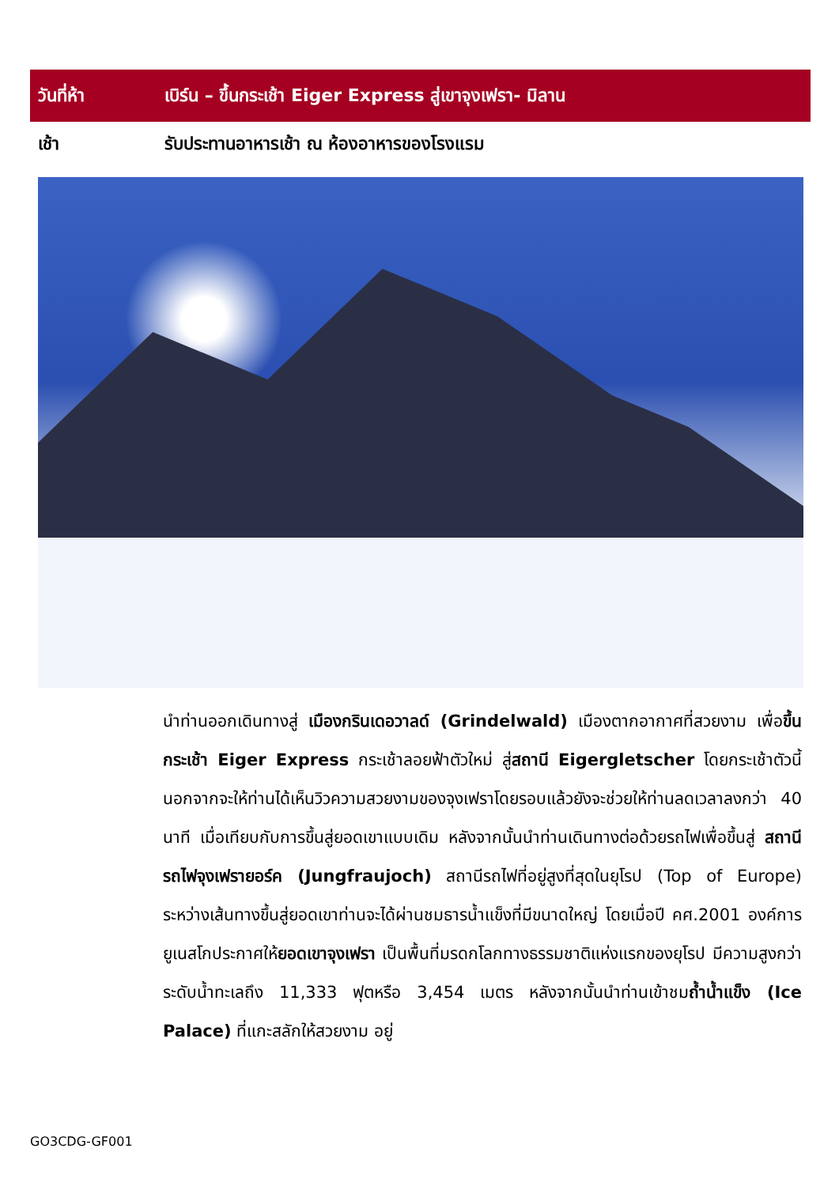| วันที่ห้า | เบิร์น – ขึ้นกระเช้า Eiger Express สู่เขาจุงเฟรา- มิลาน |
| --- | --- |
| เช้า | รับประทานอาหารเช้า ณ ห้องอาหารของโรงแรม |
นำท่านออกเดินทางสู่ เมืองกรินเดอวาลด์ (Grindelwald) เมืองตากอากาศที่สวยงาม เพื่อขึ้นกระเช้า Eiger Express กระเช้าลอยฟ้าตัวใหม่ สู่สถานี Eigergletscher โดยกระเช้าตัวนี้นอกจากจะให้ท่านได้เห็นวิวความสวยงามของจุงเฟราโดยรอบแล้วยังจะช่วยให้ท่านลดเวลาลงกว่า 40 นาที เมื่อเทียบกับการขึ้นสู่ยอดเขาแบบเดิม หลังจากนั้นนำท่านเดินทางต่อด้วยรถไฟเพื่อขึ้นสู่ สถานีรถไฟจุงเฟรายอร์ค (Jungfraujoch) สถานีรถไฟที่อยู่สูงที่สุดในยุโรป (Top of Europe) ระหว่างเส้นทางขึ้นสู่ยอดเขาท่านจะได้ผ่านชมธารน้ำแข็งที่มีขนาดใหญ่ โดยเมื่อปี คศ.2001 องค์การยูเนสโกประกาศให้ยอดเขาจุงเฟรา เป็นพื้นที่มรดกโลกทางธรรมชาติแห่งแรกของยุโรป มีความสูงกว่าระดับน้ำทะเลถึง 11,333 ฟุตหรือ 3,454 เมตร หลังจากนั้นนำท่านเข้าชมถ้ำน้ำแข็ง (Ice Palace) ที่แกะสลักให้สวยงาม อยู่
GO3CDG-GF001